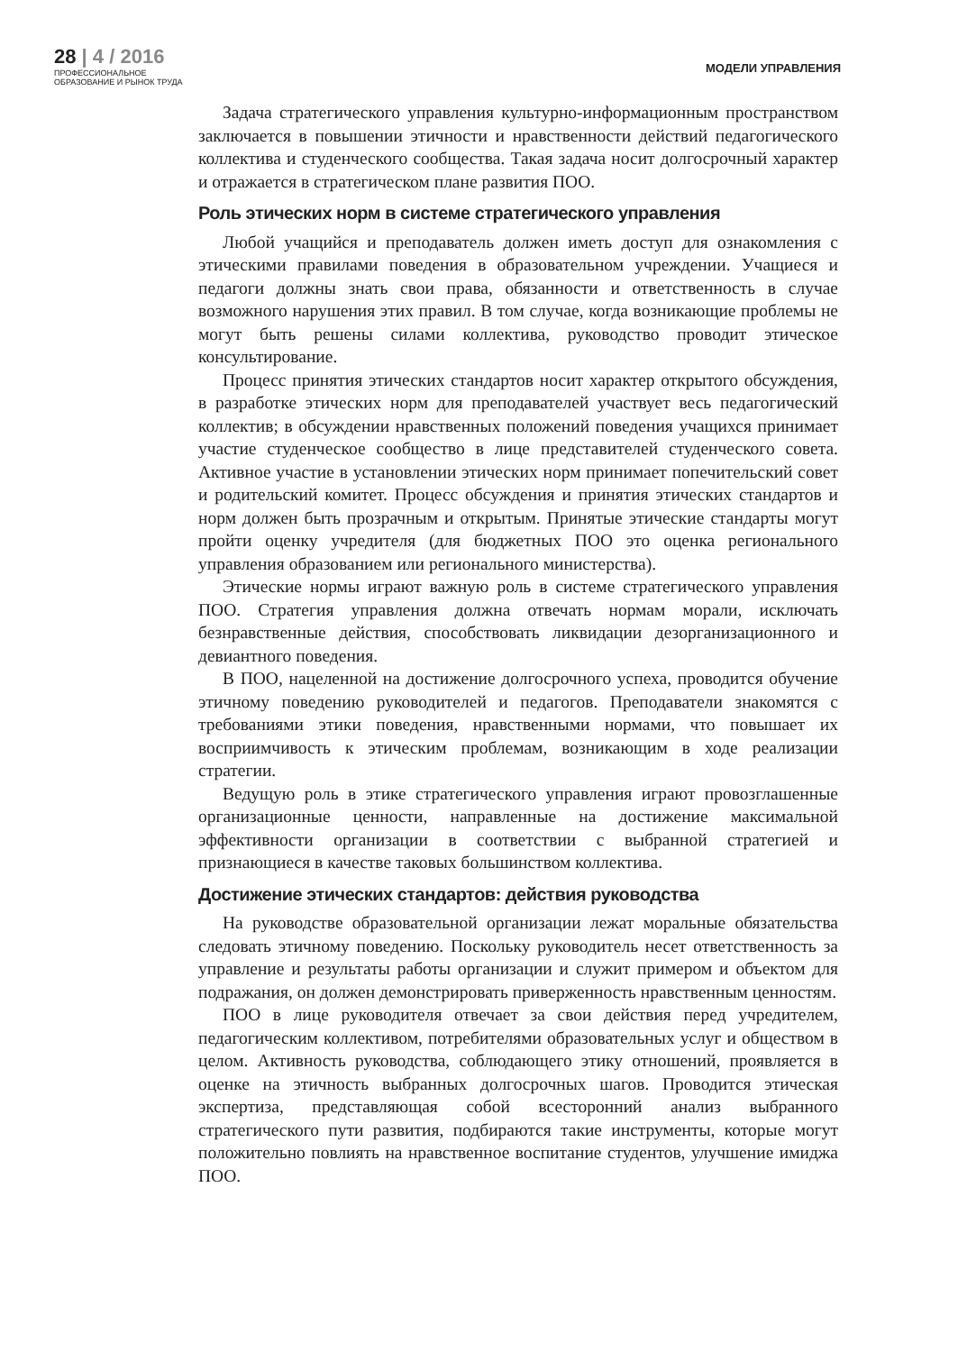28 | 4 / 2016
ПРОФЕССИОНАЛЬНОЕ
ОБРАЗОВАНИЕ И РЫНОК ТРУДА
МОДЕЛИ УПРАВЛЕНИЯ
Задача стратегического управления культурно-информационным пространством заключается в повышении этичности и нравственности действий педагогического коллектива и студенческого сообщества. Такая задача носит долгосрочный характер и отражается в стратегическом плане развития ПОО.
Роль этических норм в системе стратегического управления
Любой учащийся и преподаватель должен иметь доступ для ознакомления с этическими правилами поведения в образовательном учреждении. Учащиеся и педагоги должны знать свои права, обязанности и ответственность в случае возможного нарушения этих правил. В том случае, когда возникающие проблемы не могут быть решены силами коллектива, руководство проводит этическое консультирование.
Процесс принятия этических стандартов носит характер открытого обсуждения, в разработке этических норм для преподавателей участвует весь педагогический коллектив; в обсуждении нравственных положений поведения учащихся принимает участие студенческое сообщество в лице представителей студенческого совета. Активное участие в установлении этических норм принимает попечительский совет и родительский комитет. Процесс обсуждения и принятия этических стандартов и норм должен быть прозрачным и открытым. Принятые этические стандарты могут пройти оценку учредителя (для бюджетных ПОО это оценка регионального управления образованием или регионального министерства).
Этические нормы играют важную роль в системе стратегического управления ПОО. Стратегия управления должна отвечать нормам морали, исключать безнравственные действия, способствовать ликвидации дезорганизационного и девиантного поведения.
В ПОО, нацеленной на достижение долгосрочного успеха, проводится обучение этичному поведению руководителей и педагогов. Преподаватели знакомятся с требованиями этики поведения, нравственными нормами, что повышает их восприимчивость к этическим проблемам, возникающим в ходе реализации стратегии.
Ведущую роль в этике стратегического управления играют провозглашенные организационные ценности, направленные на достижение максимальной эффективности организации в соответствии с выбранной стратегией и признающиеся в качестве таковых большинством коллектива.
Достижение этических стандартов: действия руководства
На руководстве образовательной организации лежат моральные обязательства следовать этичному поведению. Поскольку руководитель несет ответственность за управление и результаты работы организации и служит примером и объектом для подражания, он должен демонстрировать приверженность нравственным ценностям.
ПОО в лице руководителя отвечает за свои действия перед учредителем, педагогическим коллективом, потребителями образовательных услуг и обществом в целом. Активность руководства, соблюдающего этику отношений, проявляется в оценке на этичность выбранных долгосрочных шагов. Проводится этическая экспертиза, представляющая собой всесторонний анализ выбранного стратегического пути развития, подбираются такие инструменты, которые могут положительно повлиять на нравственное воспитание студентов, улучшение имиджа ПОО.